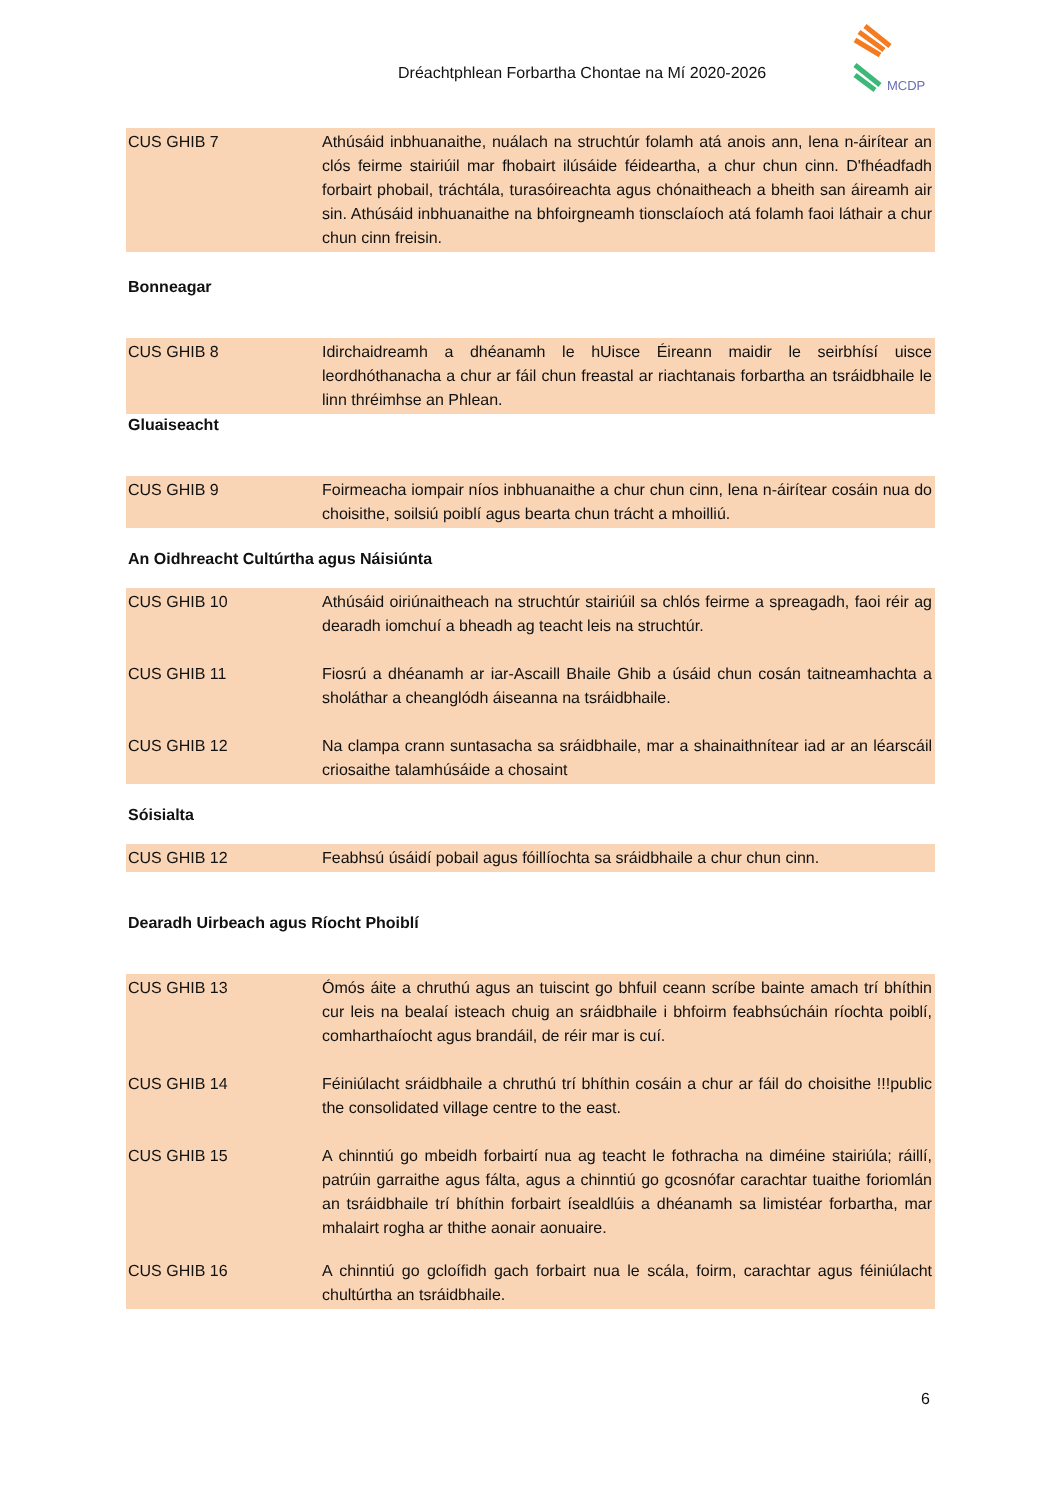Dréachtphlean Forbartha Chontae na Mí 2020-2026
MCDP
| CUS GHIB 7 | Athúsáid inbhuanaithe, nuálach na struchtúr folamh atá anois ann, lena n-áirítear an clós feirme stairiúil mar fhobairt ilúsáide féideartha, a chur chun cinn. D'fhéadfadh forbairt phobail, tráchtála, turasóireachta agus chónaitheach a bheith san áireamh air sin. Athúsáid inbhuanaithe na bhfoirgneamh tionsclaíoch atá folamh faoi láthair a chur chun cinn freisin. |
Bonneagar
| CUS GHIB 8 | Idirchaidreamh a dhéanamh le hUisce Éireann maidir le seirbhísí uisce leordhóthanacha a chur ar fáil chun freastal ar riachtanais forbartha an tsráidbhaile le linn thréimhse an Phlean. |
Gluaiseacht
| CUS GHIB 9 | Foirmeacha iompair níos inbhuanaithe a chur chun cinn, lena n-áirítear cosáin nua do choisithe, soilsiú poiblí agus bearta chun trácht a mhoilliú. |
An Oidhreacht Cultúrtha agus Náisiúnta
| CUS GHIB 10 | Athúsáid oiriúnaitheach na struchtúr stairiúil sa chlós feirme a spreagadh, faoi réir ag dearadh iomchuí a bheadh ag teacht leis na struchtúr. |
| CUS GHIB 11 | Fiosrú a dhéanamh ar iar-Ascaill Bhaile Ghib a úsáid chun cosán taitneamhachta a sholáthar a cheanglódh áiseanna na tsráidbhaile. |
| CUS GHIB 12 | Na clampa crann suntasacha sa sráidbhaile, mar a shainaithnítear iad ar an léarscáil criosaithe talamhúsáide a chosaint |
Sóisialta
| CUS GHIB 12 | Feabhsú úsáidí pobail agus fóillíochta sa sráidbhaile a chur chun cinn. |
Dearadh Uirbeach agus Ríocht Phoiblí
| CUS GHIB 13 | Ómós áite a chruthú agus an tuiscint go bhfuil ceann scríbe bainte amach trí bhíthin cur leis na bealaí isteach chuig an sráidbhaile i bhfoirm feabhsúcháin ríochta poiblí, comharthaíocht agus brandáil, de réir mar is cuí. |
| CUS GHIB 14 | Féiniúlacht sráidbhaile a chruthú trí bhíthin cosáin a chur ar fáil do choisithe !!!public the consolidated village centre to the east. |
| CUS GHIB 15 | A chinntiú go mbeidh forbairtí nua ag teacht le fothracha na diméine stairiúla; ráillí, patrúin garraithe agus fálta, agus a chinntiú go gcosnófar carachtar tuaithe foriomlán an tsráidbhaile trí bhíthin forbairt ísealdlúis a dhéanamh sa limistéar forbartha, mar mhalairt rogha ar thithe aonair aonuaire. |
| CUS GHIB 16 | A chinntiú go gcloífidh gach forbairt nua le scála, foirm, carachtar agus féiniúlacht chultúrtha an tsráidbhaile. |
6